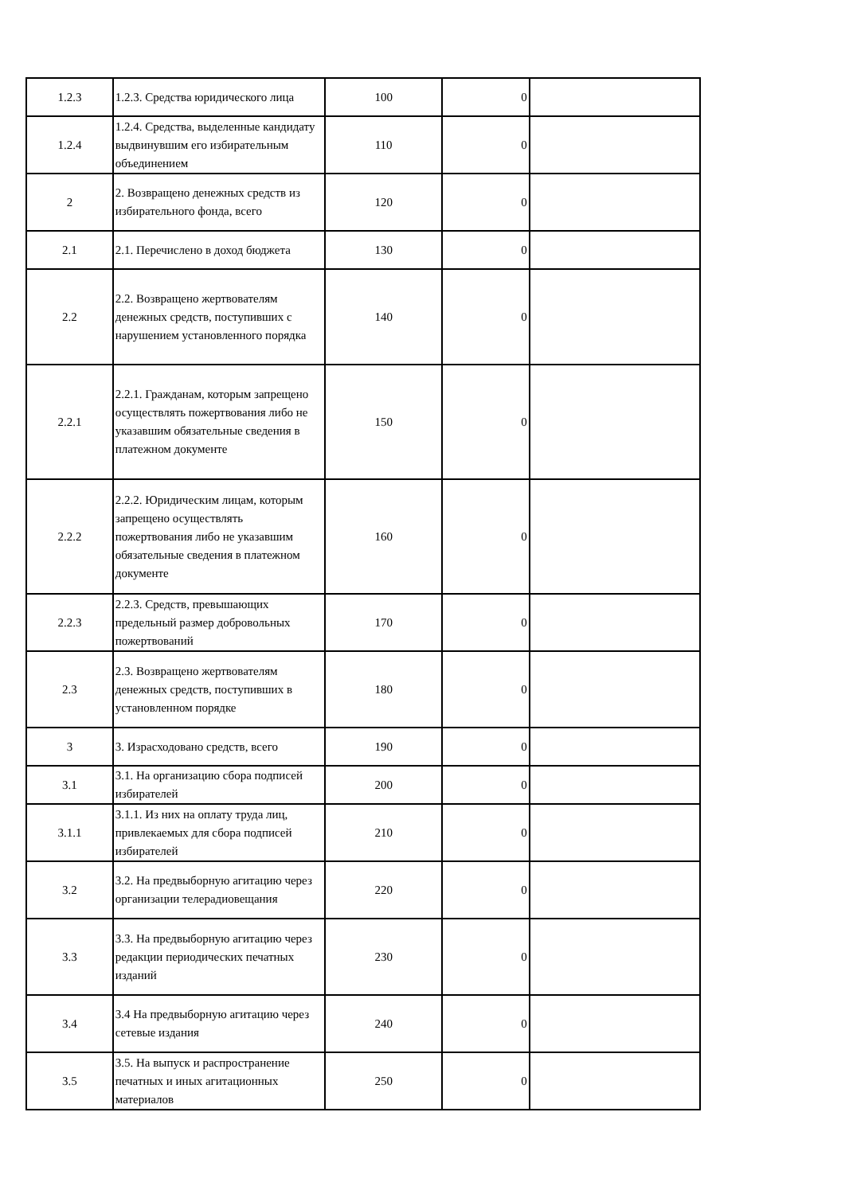| 1.2.3 | 1.2.3. Средства юридического лица | 100 | 0 | |
| 1.2.4 | 1.2.4. Средства, выделенные кандидату выдвинувшим его избирательным объединением | 110 | 0 | |
| 2 | 2. Возвращено денежных средств из избирательного фонда, всего | 120 | 0 | |
| 2.1 | 2.1. Перечислено в доход бюджета | 130 | 0 | |
| 2.2 | 2.2. Возвращено жертвователям денежных средств, поступивших с нарушением установленного порядка | 140 | 0 | |
| 2.2.1 | 2.2.1. Гражданам, которым запрещено осуществлять пожертвования либо не указавшим обязательные сведения в платежном документе | 150 | 0 | |
| 2.2.2 | 2.2.2. Юридическим лицам, которым запрещено осуществлять пожертвования либо не указавшим обязательные сведения в платежном документе | 160 | 0 | |
| 2.2.3 | 2.2.3. Средств, превышающих предельный размер добровольных пожертвований | 170 | 0 | |
| 2.3 | 2.3. Возвращено жертвователям денежных средств, поступивших в установленном порядке | 180 | 0 | |
| 3 | 3. Израсходовано средств, всего | 190 | 0 | |
| 3.1 | 3.1. На организацию сбора подписей избирателей | 200 | 0 | |
| 3.1.1 | 3.1.1. Из них на оплату труда лиц, привлекаемых для сбора подписей избирателей | 210 | 0 | |
| 3.2 | 3.2. На предвыборную агитацию через организации телерадиовещания | 220 | 0 | |
| 3.3 | 3.3. На предвыборную агитацию через редакции периодических печатных изданий | 230 | 0 | |
| 3.4 | 3.4 На предвыборную агитацию через сетевые издания | 240 | 0 | |
| 3.5 | 3.5. На выпуск и распространение печатных и иных агитационных материалов | 250 | 0 | |